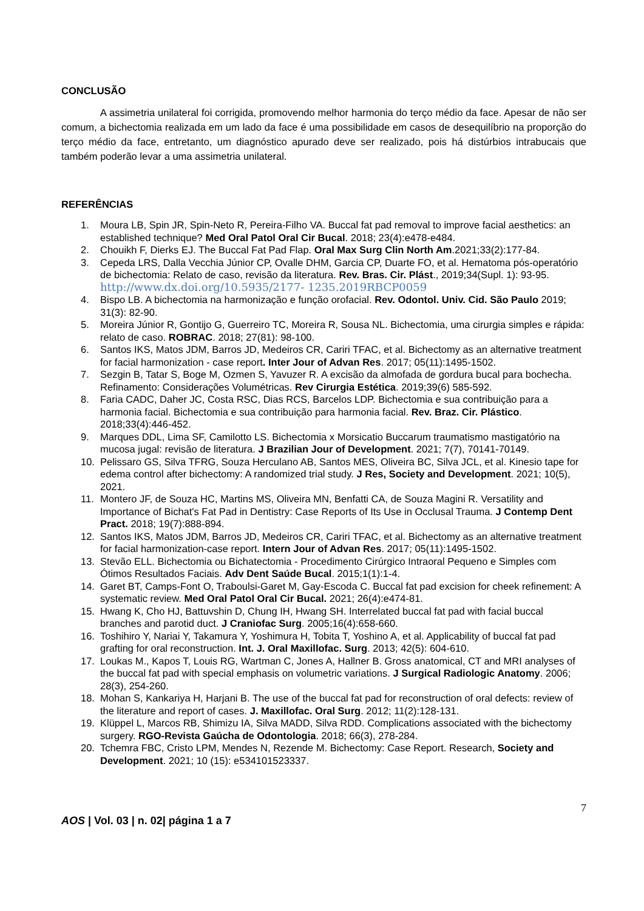CONCLUSÃO
A assimetria unilateral foi corrigida, promovendo melhor harmonia do terço médio da face. Apesar de não ser comum, a bichectomia realizada em um lado da face é uma possibilidade em casos de desequilíbrio na proporção do terço médio da face, entretanto, um diagnóstico apurado deve ser realizado, pois há distúrbios intrabucais que também poderão levar a uma assimetria unilateral.
REFERÊNCIAS
1. Moura LB, Spin JR, Spin-Neto R, Pereira-Filho VA. Buccal fat pad removal to improve facial aesthetics: an established technique? Med Oral Patol Oral Cir Bucal. 2018; 23(4):e478-e484.
2. Chouikh F, Dierks EJ. The Buccal Fat Pad Flap. Oral Max Surg Clin North Am.2021;33(2):177-84.
3. Cepeda LRS, Dalla Vecchia Júnior CP, Ovalle DHM, Garcia CP, Duarte FO, et al. Hematoma pós-operatório de bichectomia: Relato de caso, revisão da literatura. Rev. Bras. Cir. Plást., 2019;34(Supl. 1): 93-95. http://www.dx.doi.org/10.5935/2177- 1235.2019RBCP0059
4. Bispo LB. A bichectomia na harmonização e função orofacial. Rev. Odontol. Univ. Cid. São Paulo 2019; 31(3): 82-90.
5. Moreira Júnior R, Gontijo G, Guerreiro TC, Moreira R, Sousa NL. Bichectomia, uma cirurgia simples e rápida: relato de caso. ROBRAC. 2018; 27(81): 98-100.
6. Santos IKS, Matos JDM, Barros JD, Medeiros CR, Cariri TFAC, et al. Bichectomy as an alternative treatment for facial harmonization - case report. Inter Jour of Advan Res. 2017; 05(11):1495-1502.
7. Sezgin B, Tatar S, Boge M, Ozmen S, Yavuzer R. A excisão da almofada de gordura bucal para bochecha. Refinamento: Considerações Volumétricas. Rev Cirurgia Estética. 2019;39(6) 585-592.
8. Faria CADC, Daher JC, Costa RSC, Dias RCS, Barcelos LDP. Bichectomia e sua contribuição para a harmonia facial. Bichectomia e sua contribuição para harmonia facial. Rev. Braz. Cir. Plástico. 2018;33(4):446-452.
9. Marques DDL, Lima SF, Camilotto LS. Bichectomia x Morsicatio Buccarum traumatismo mastigatório na mucosa jugal: revisão de literatura. J Brazilian Jour of Development. 2021; 7(7), 70141-70149.
10. Pelissaro GS, Silva TFRG, Souza Herculano AB, Santos MES, Oliveira BC, Silva JCL, et al. Kinesio tape for edema control after bichectomy: A randomized trial study. J Res, Society and Development. 2021; 10(5), 2021.
11. Montero JF, de Souza HC, Martins MS, Oliveira MN, Benfatti CA, de Souza Magini R. Versatility and Importance of Bichat's Fat Pad in Dentistry: Case Reports of Its Use in Occlusal Trauma. J Contemp Dent Pract. 2018; 19(7):888-894.
12. Santos IKS, Matos JDM, Barros JD, Medeiros CR, Cariri TFAC, et al. Bichectomy as an alternative treatment for facial harmonization-case report. Intern Jour of Advan Res. 2017; 05(11):1495-1502.
13. Stevão ELL. Bichectomia ou Bichatectomia - Procedimento Cirúrgico Intraoral Pequeno e Simples com Ótimos Resultados Faciais. Adv Dent Saúde Bucal. 2015;1(1):1-4.
14. Garet BT, Camps-Font O, Traboulsi-Garet M, Gay-Escoda C. Buccal fat pad excision for cheek refinement: A systematic review. Med Oral Patol Oral Cir Bucal. 2021; 26(4):e474-81.
15. Hwang K, Cho HJ, Battuvshin D, Chung IH, Hwang SH. Interrelated buccal fat pad with facial buccal branches and parotid duct. J Craniofac Surg. 2005;16(4):658-660.
16. Toshihiro Y, Nariai Y, Takamura Y, Yoshimura H, Tobita T, Yoshino A, et al. Applicability of buccal fat pad grafting for oral reconstruction. Int. J. Oral Maxillofac. Surg. 2013; 42(5): 604-610.
17. Loukas M., Kapos T, Louis RG, Wartman C, Jones A, Hallner B. Gross anatomical, CT and MRI analyses of the buccal fat pad with special emphasis on volumetric variations. J Surgical Radiologic Anatomy. 2006; 28(3), 254-260.
18. Mohan S, Kankariya H, Harjani B. The use of the buccal fat pad for reconstruction of oral defects: review of the literature and report of cases. J. Maxillofac. Oral Surg. 2012; 11(2):128-131.
19. Klüppel L, Marcos RB, Shimizu IA, Silva MADD, Silva RDD. Complications associated with the bichectomy surgery. RGO-Revista Gaúcha de Odontologia. 2018; 66(3), 278-284.
20. Tchemra FBC, Cristo LPM, Mendes N, Rezende M. Bichectomy: Case Report. Research, Society and Development. 2021; 10 (15): e534101523337.
7
AOS | Vol. 03 | n. 02| página 1 a 7